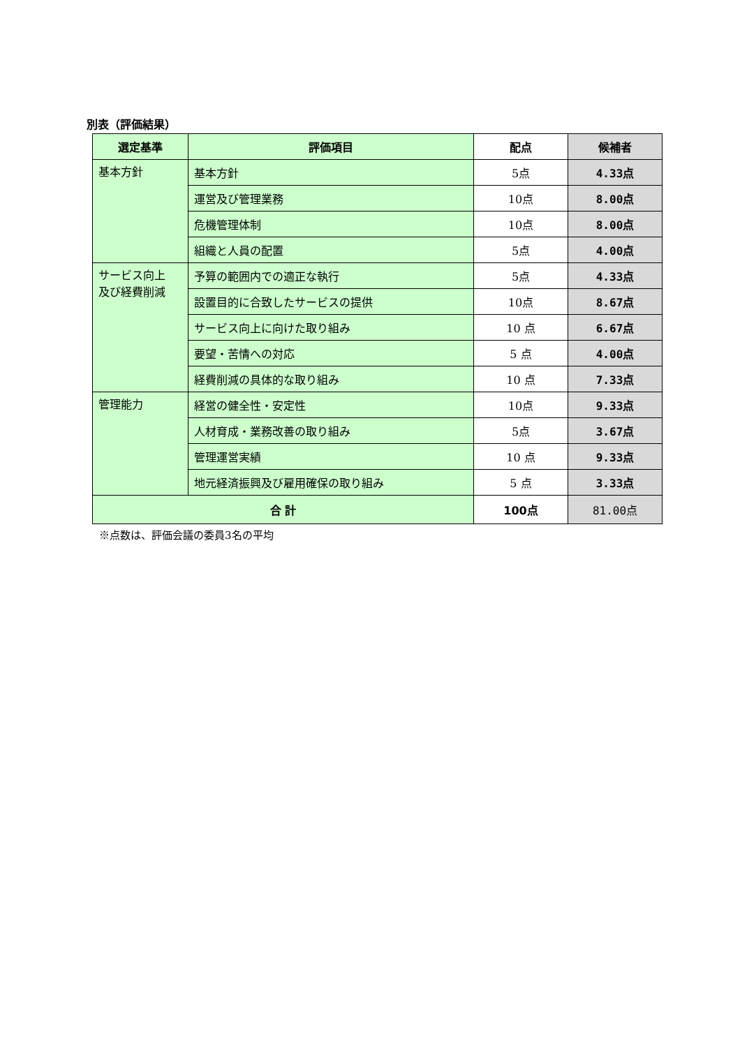別表（評価結果）
| 選定基準 | 評価項目 | 配点 | 候補者 |
| --- | --- | --- | --- |
| 基本方針 | 基本方針 | 5点 | 4.33点 |
| | 運営及び管理業務 | 10点 | 8.00点 |
| | 危機管理体制 | 10点 | 8.00点 |
| | 組織と人員の配置 | 5点 | 4.00点 |
| サービス向上 及び経費削減 | 予算の範囲内での適正な執行 | 5点 | 4.33点 |
| | 設置目的に合致したサービスの提供 | 10点 | 8.67点 |
| | サービス向上に向けた取り組み | 10 点 | 6.67点 |
| | 要望・苦情への対応 | 5 点 | 4.00点 |
| | 経費削減の具体的な取り組み | 10 点 | 7.33点 |
| 管理能力 | 経営の健全性・安定性 | 10点 | 9.33点 |
| | 人材育成・業務改善の取り組み | 5点 | 3.67点 |
| | 管理運営実績 | 10 点 | 9.33点 |
| | 地元経済振興及び雇用確保の取り組み | 5 点 | 3.33点 |
| 合 計 | | 100点 | 81.00点 |
※点数は、評価会議の委員3名の平均